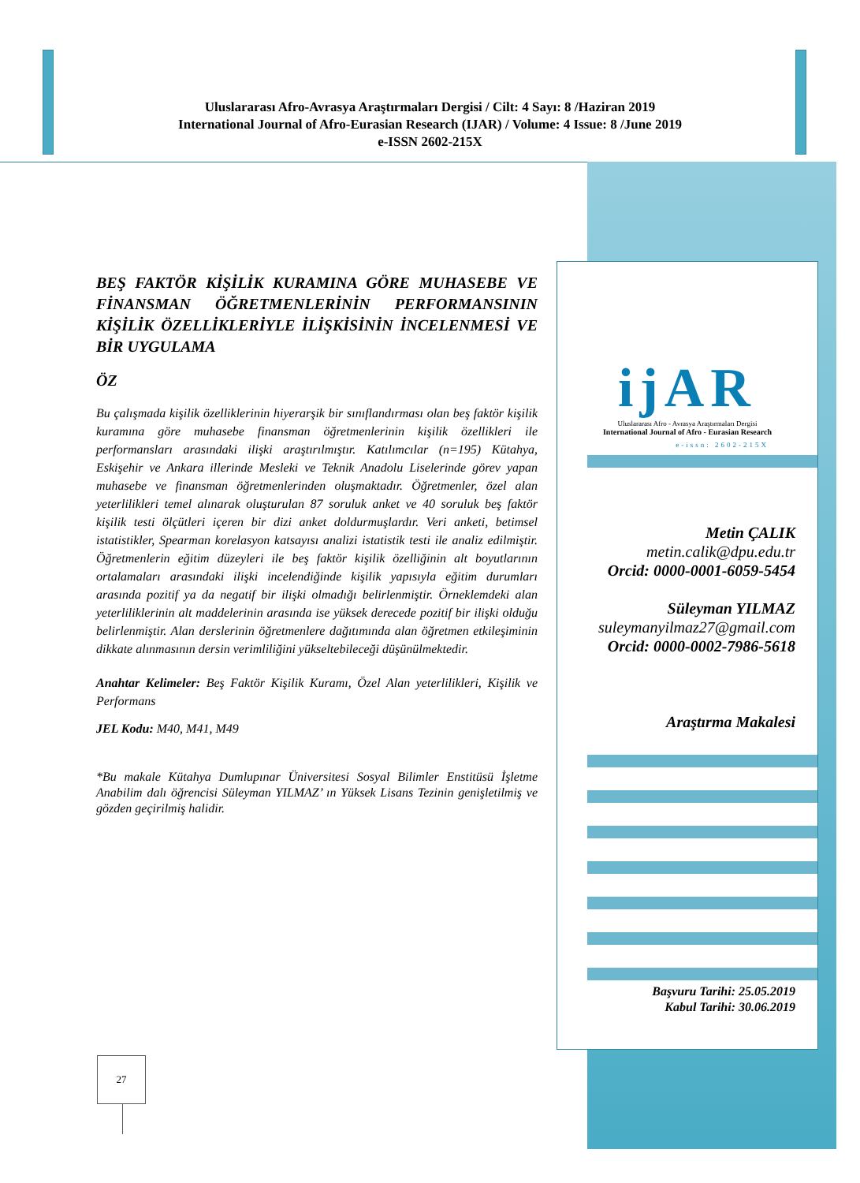Uluslararası Afro-Avrasya Araştırmaları Dergisi / Cilt: 4 Sayı: 8 /Haziran 2019
International Journal of Afro-Eurasian Research (IJAR) / Volume: 4 Issue: 8 /June 2019
e-ISSN 2602-215X
ijAR
Uluslararası Afro - Avrasya Araştırmaları Dergisi
International Journal of Afro - Eurasian Research
e-issn: 2602-215X
Metin ÇALIK
metin.calik@dpu.edu.tr
Orcid: 0000-0001-6059-5454
Süleyman YILMAZ
suleymanyilmaz27@gmail.com
Orcid: 0000-0002-7986-5618
Araştırma Makalesi
Başvuru Tarihi: 25.05.2019
Kabul Tarihi: 30.06.2019
BEŞ FAKTÖR KİŞİLİK KURAMINA GÖRE MUHASEBE VE FİNANSMAN ÖĞRETMENLERİNİN PERFORMANSININ KİŞİLİK ÖZELLİKLERİYLE İLİŞKİSİNİN İNCELENMESİ VE BİR UYGULAMA
ÖZ
Bu çalışmada kişilik özelliklerinin hiyerarşik bir sınıflandırması olan beş faktör kişilik kuramına göre muhasebe finansman öğretmenlerinin kişilik özellikleri ile performansları arasındaki ilişki araştırılmıştır. Katılımcılar (n=195) Kütahya, Eskişehir ve Ankara illerinde Mesleki ve Teknik Anadolu Liselerinde görev yapan muhasebe ve finansman öğretmenlerinden oluşmaktadır. Öğretmenler, özel alan yeterlilikleri temel alınarak oluşturulan 87 soruluk anket ve 40 soruluk beş faktör kişilik testi ölçütleri içeren bir dizi anket doldurmuşlardır. Veri anketi, betimsel istatistikler, Spearman korelasyon katsayısı analizi istatistik testi ile analiz edilmiştir. Öğretmenlerin eğitim düzeyleri ile beş faktör kişilik özelliğinin alt boyutlarının ortalamaları arasındaki ilişki incelendiğinde kişilik yapısıyla eğitim durumları arasında pozitif ya da negatif bir ilişki olmadığı belirlenmiştir. Örneklemdeki alan yeterliliklerinin alt maddelerinin arasında ise yüksek derecede pozitif bir ilişki olduğu belirlenmiştir. Alan derslerinin öğretmenlere dağıtımında alan öğretmen etkileşiminin dikkate alınmasının dersin verimliliğini yükseltebileceği düşünülmektedir.
Anahtar Kelimeler: Beş Faktör Kişilik Kuramı, Özel Alan yeterlilikleri, Kişilik ve Performans
JEL Kodu: M40, M41, M49
*Bu makale Kütahya Dumlupınar Üniversitesi Sosyal Bilimler Enstitüsü İşletme Anabilim dalı öğrencisi Süleyman YILMAZ’ ın Yüksek Lisans Tezinin genişletilmiş ve gözden geçirilmiş halidir.
27